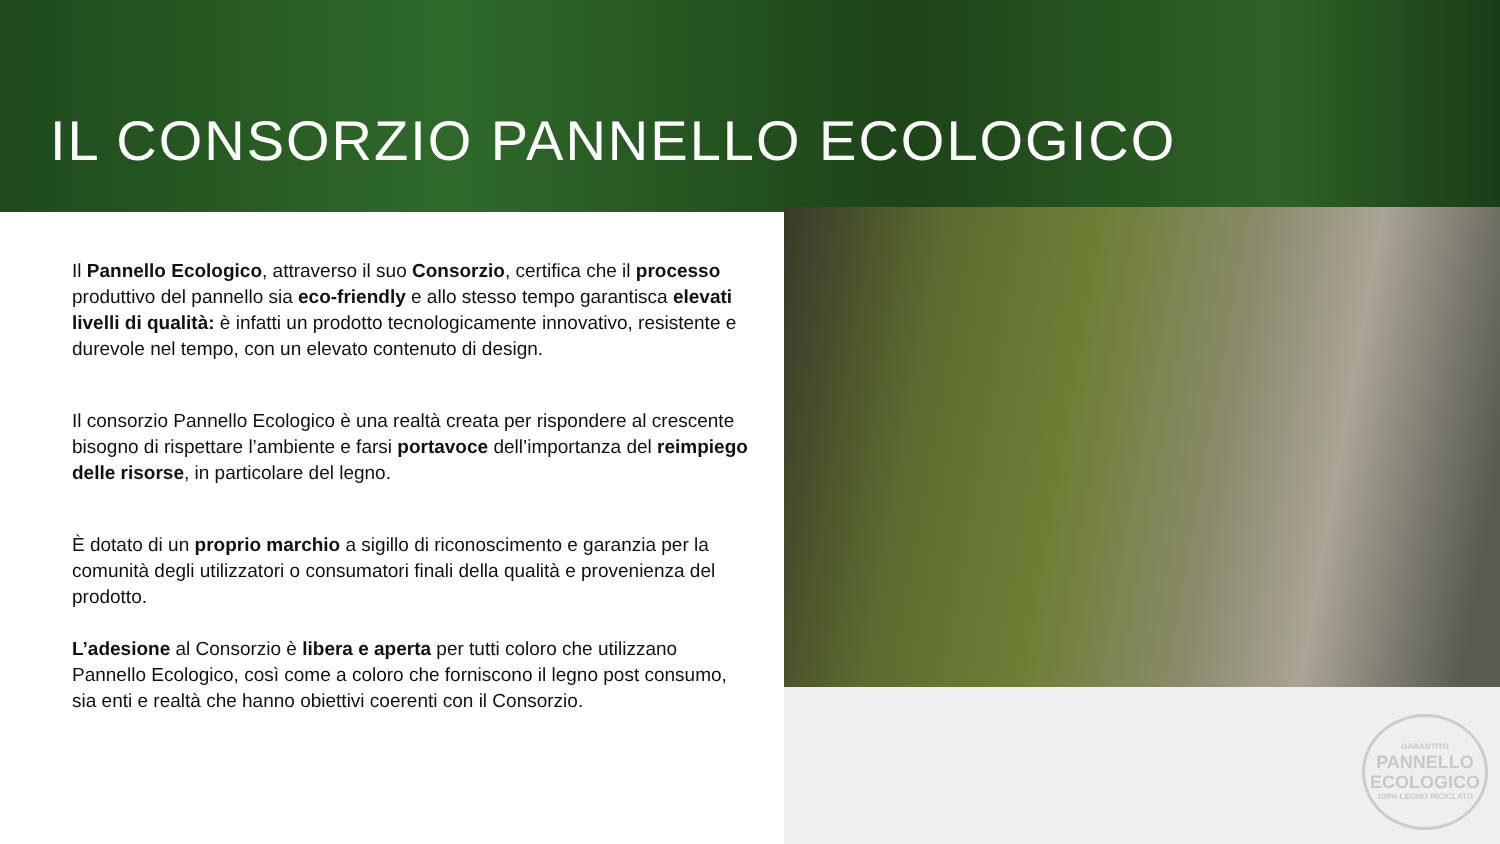IL CONSORZIO PANNELLO ECOLOGICO
Il Pannello Ecologico, attraverso il suo Consorzio, certifica che il processo produttivo del pannello sia eco-friendly e allo stesso tempo garantisca elevati livelli di qualità: è infatti un prodotto tecnologicamente innovativo, resistente e durevole nel tempo, con un elevato contenuto di design.
Il consorzio Pannello Ecologico è una realtà creata per rispondere al crescente bisogno di rispettare l’ambiente e farsi portavoce dell’importanza del reimpiego delle risorse, in particolare del legno.
È dotato di un proprio marchio a sigillo di riconoscimento e garanzia per la comunità degli utilizzatori o consumatori finali della qualità e provenienza del prodotto.
L’adesione al Consorzio è libera e aperta per tutti coloro che utilizzano Pannello Ecologico, così come a coloro che forniscono il legno post consumo, sia enti e realtà che hanno obiettivi coerenti con il Consorzio.
GARANTITO
PANNELLO ECOLOGICO
100% LEGNO RICICLATO